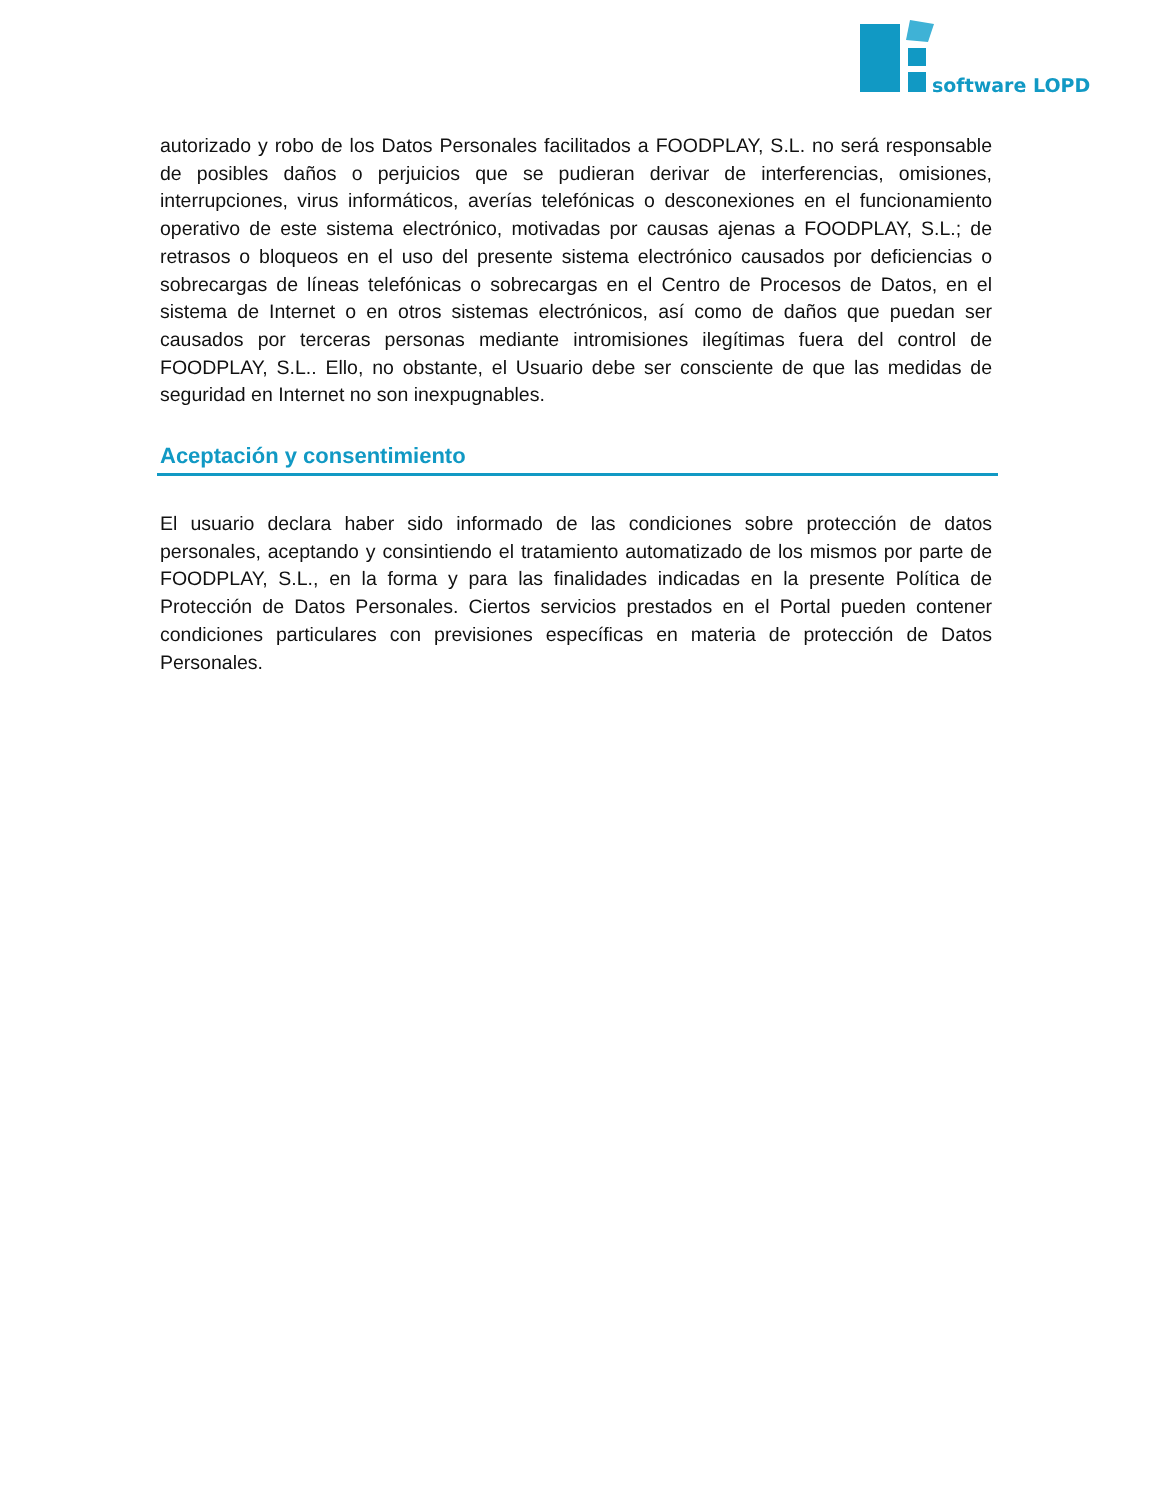software LOPD
autorizado y robo de los Datos Personales facilitados a FOODPLAY, S.L. no será responsable de posibles daños o perjuicios que se pudieran derivar de interferencias, omisiones, interrupciones, virus informáticos, averías telefónicas o desconexiones en el funcionamiento operativo de este sistema electrónico, motivadas por causas ajenas a FOODPLAY, S.L.; de retrasos o bloqueos en el uso del presente sistema electrónico causados por deficiencias o sobrecargas de líneas telefónicas o sobrecargas en el Centro de Procesos de Datos, en el sistema de Internet o en otros sistemas electrónicos, así como de daños que puedan ser causados por terceras personas mediante intromisiones ilegítimas fuera del control de FOODPLAY, S.L.. Ello, no obstante, el Usuario debe ser consciente de que las medidas de seguridad en Internet no son inexpugnables.
Aceptación y consentimiento
El usuario declara haber sido informado de las condiciones sobre protección de datos personales, aceptando y consintiendo el tratamiento automatizado de los mismos por parte de FOODPLAY, S.L., en la forma y para las finalidades indicadas en la presente Política de Protección de Datos Personales. Ciertos servicios prestados en el Portal pueden contener condiciones particulares con previsiones específicas en materia de protección de Datos Personales.